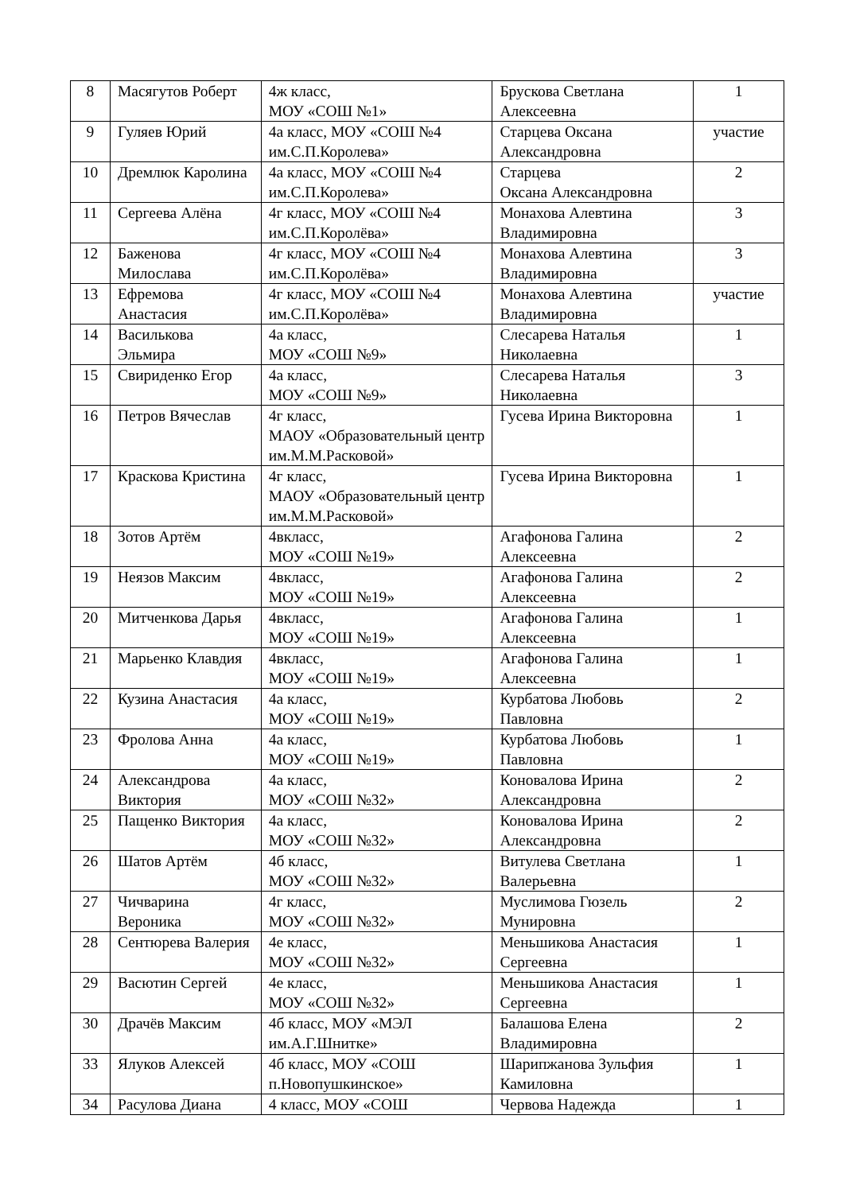| 8 | Масягутов Роберт | 4ж класс, МОУ «СОШ №1» | Брускова Светлана Алексеевна | 1 |
| 9 | Гуляев Юрий | 4а класс, МОУ «СОШ №4 им.С.П.Королева» | Старцева Оксана Александровна | участие |
| 10 | Дремлюк Каролина | 4а класс, МОУ «СОШ №4 им.С.П.Королева» | Старцева Оксана Александровна | 2 |
| 11 | Сергеева Алёна | 4г класс, МОУ «СОШ №4 им.С.П.Королёва» | Монахова Алевтина Владимировна | 3 |
| 12 | Баженова Милослава | 4г класс, МОУ «СОШ №4 им.С.П.Королёва» | Монахова Алевтина Владимировна | 3 |
| 13 | Ефремова Анастасия | 4г класс, МОУ «СОШ №4 им.С.П.Королёва» | Монахова Алевтина Владимировна | участие |
| 14 | Василькова Эльмира | 4а класс, МОУ «СОШ №9» | Слесарева Наталья Николаевна | 1 |
| 15 | Свириденко Егор | 4а класс, МОУ «СОШ №9» | Слесарева Наталья Николаевна | 3 |
| 16 | Петров Вячеслав | 4г класс, МАОУ «Образовательный центр им.М.М.Расковой» | Гусева Ирина Викторовна | 1 |
| 17 | Краскова Кристина | 4г класс, МАОУ «Образовательный центр им.М.М.Расковой» | Гусева Ирина Викторовна | 1 |
| 18 | Зотов Артём | 4вкласс, МОУ «СОШ №19» | Агафонова Галина Алексеевна | 2 |
| 19 | Неязов Максим | 4вкласс, МОУ «СОШ №19» | Агафонова Галина Алексеевна | 2 |
| 20 | Митченкова Дарья | 4вкласс, МОУ «СОШ №19» | Агафонова Галина Алексеевна | 1 |
| 21 | Марьенко Клавдия | 4вкласс, МОУ «СОШ №19» | Агафонова Галина Алексеевна | 1 |
| 22 | Кузина Анастасия | 4а класс, МОУ «СОШ №19» | Курбатова Любовь Павловна | 2 |
| 23 | Фролова Анна | 4а класс, МОУ «СОШ №19» | Курбатова Любовь Павловна | 1 |
| 24 | Александрова Виктория | 4а класс, МОУ «СОШ №32» | Коновалова Ирина Александровна | 2 |
| 25 | Пащенко Виктория | 4а класс, МОУ «СОШ №32» | Коновалова Ирина Александровна | 2 |
| 26 | Шатов Артём | 4б класс, МОУ «СОШ №32» | Витулева Светлана Валерьевна | 1 |
| 27 | Чичварина Вероника | 4г класс, МОУ «СОШ №32» | Муслимова Гюзель Мунировна | 2 |
| 28 | Сентюрева Валерия | 4е класс, МОУ «СОШ №32» | Меньшикова Анастасия Сергеевна | 1 |
| 29 | Васютин Сергей | 4е класс, МОУ «СОШ №32» | Меньшикова Анастасия Сергеевна | 1 |
| 30 | Драчёв Максим | 4б класс, МОУ «МЭЛ им.А.Г.Шнитке» | Балашова Елена Владимировна | 2 |
| 33 | Ялуков Алексей | 4б класс, МОУ «СОШ п.Новопушкинское» | Шарипжанова Зульфия Камиловна | 1 |
| 34 | Расулова Диана | 4 класс, МОУ «СОШ | Червова Надежда | 1 |